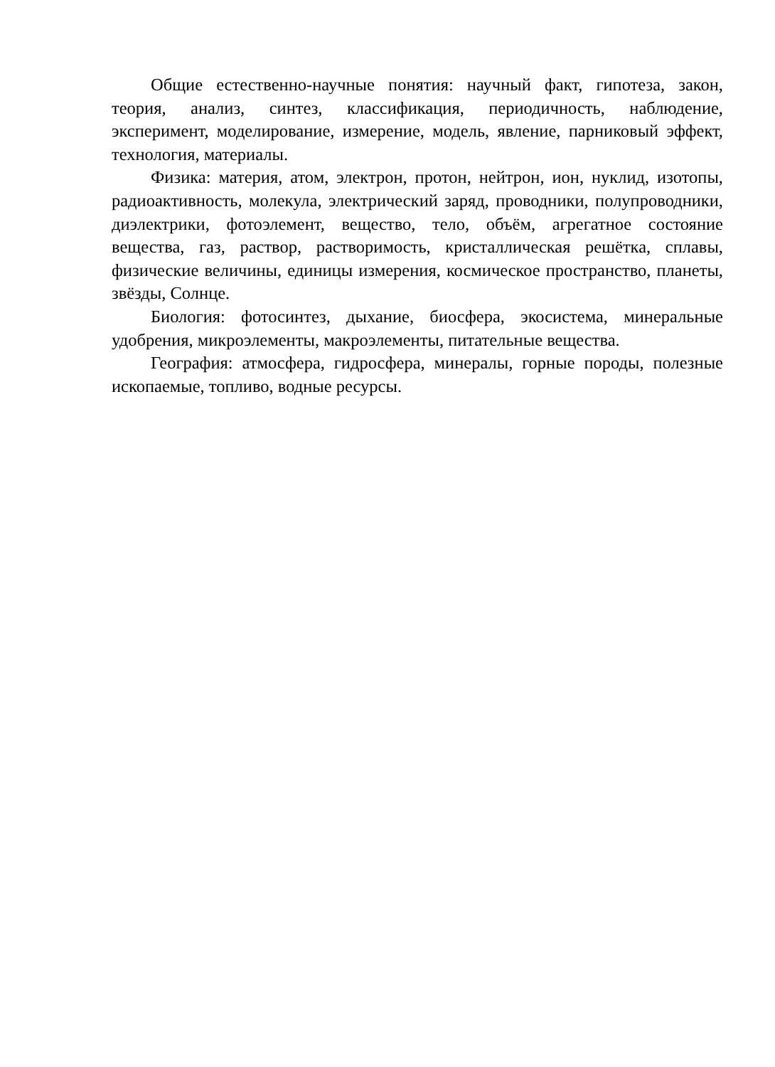Общие естественно-научные понятия: научный факт, гипотеза, закон, теория, анализ, синтез, классификация, периодичность, наблюдение, эксперимент, моделирование, измерение, модель, явление, парниковый эффект, технология, материалы.
Физика: материя, атом, электрон, протон, нейтрон, ион, нуклид, изотопы, радиоактивность, молекула, электрический заряд, проводники, полупроводники, диэлектрики, фотоэлемент, вещество, тело, объём, агрегатное состояние вещества, газ, раствор, растворимость, кристаллическая решётка, сплавы, физические величины, единицы измерения, космическое пространство, планеты, звёзды, Солнце.
Биология: фотосинтез, дыхание, биосфера, экосистема, минеральные удобрения, микроэлементы, макроэлементы, питательные вещества.
География: атмосфера, гидросфера, минералы, горные породы, полезные ископаемые, топливо, водные ресурсы.